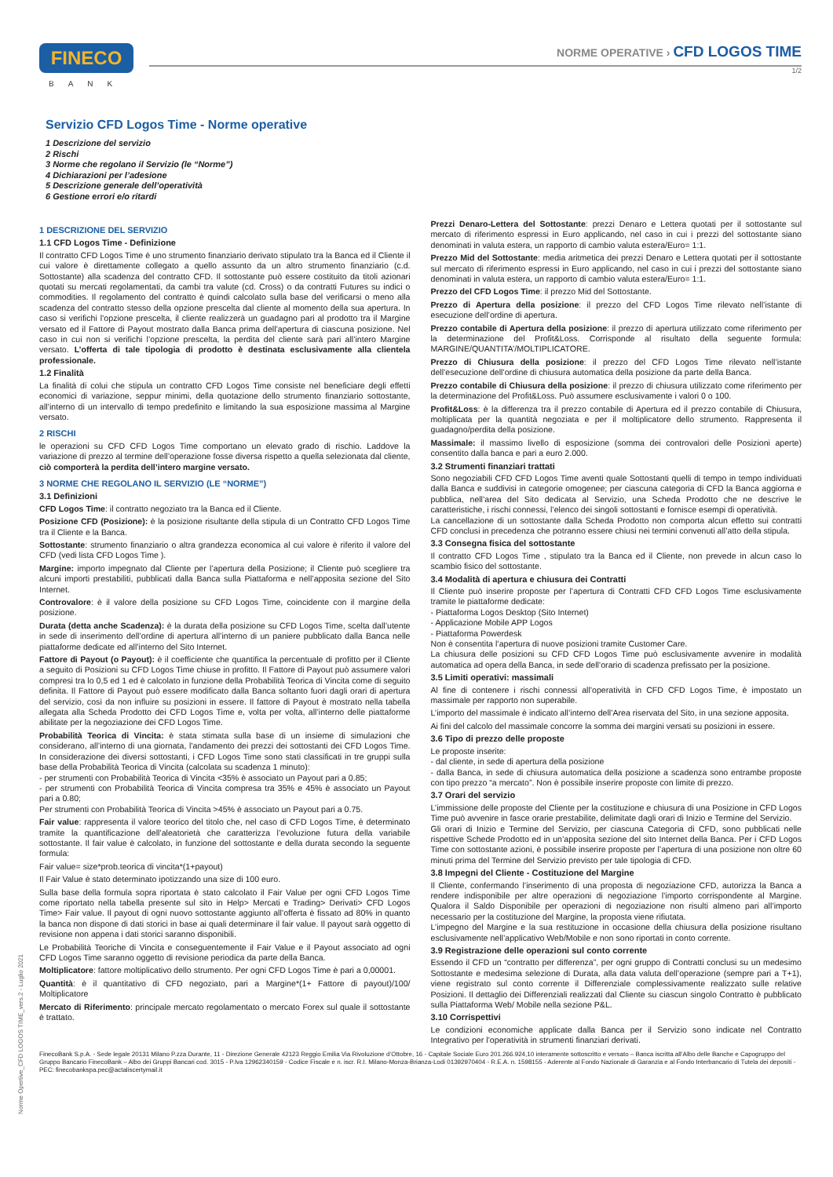FINECO
BANK
NORME OPERATIVE › CFD LOGOS TIME
1/2
Servizio CFD Logos Time - Norme operative
1 Descrizione del servizio
2 Rischi
3 Norme che regolano il Servizio (le “Norme”)
4 Dichiarazioni per l’adesione
5 Descrizione generale dell’operatività
6 Gestione errori e/o ritardi
1 DESCRIZIONE DEL SERVIZIO
1.1 CFD Logos Time - Definizione
Il contratto CFD Logos Time è uno strumento finanziario derivato stipulato tra la Banca ed il Cliente il cui valore è direttamente collegato a quello assunto da un altro strumento finanziario (c.d. Sottostante) alla scadenza del contratto CFD. Il sottostante può essere costituito da titoli azionari quotati su mercati regolamentati, da cambi tra valute (cd. Cross) o da contratti Futures su indici o commodities. Il regolamento del contratto è quindi calcolato sulla base del verificarsi o meno alla scadenza del contratto stesso della opzione prescelta dal cliente al momento della sua apertura. In caso si verifichi l’opzione prescelta, il cliente realizzerà un guadagno pari al prodotto tra il Margine versato ed il Fattore di Payout mostrato dalla Banca prima dell’apertura di ciascuna posizione. Nel caso in cui non si verifichi l’opzione prescelta, la perdita del cliente sarà pari all’intero Margine versato. L’offerta di tale tipologia di prodotto è destinata esclusivamente alla clientela professionale.
1.2 Finalità
La finalità di colui che stipula un contratto CFD Logos Time consiste nel beneficiare degli effetti economici di variazione, seppur minimi, della quotazione dello strumento finanziario sottostante, all’interno di un intervallo di tempo predefinito e limitando la sua esposizione massima al Margine versato.
2 RISCHI
le operazioni su CFD CFD Logos Time comportano un elevato grado di rischio. Laddove la variazione di prezzo al termine dell’operazione fosse diversa rispetto a quella selezionata dal cliente, ciò comporterà la perdita dell’intero margine versato.
3 NORME CHE REGOLANO IL SERVIZIO (LE “NORME”)
3.1 Definizioni
CFD Logos Time: il contratto negoziato tra la Banca ed il Cliente.
Posizione CFD (Posizione): è la posizione risultante della stipula di un Contratto CFD Logos Time tra il Cliente e la Banca.
Sottostante: strumento finanziario o altra grandezza economica al cui valore è riferito il valore del CFD (vedi lista CFD Logos Time ).
Margine: importo impegnato dal Cliente per l’apertura della Posizione; il Cliente può scegliere tra alcuni importi prestabiliti, pubblicati dalla Banca sulla Piattaforma e nell’apposita sezione del Sito Internet.
Controvalore: è il valore della posizione su CFD Logos Time, coincidente con il margine della posizione.
Durata (detta anche Scadenza): è la durata della posizione su CFD Logos Time, scelta dall’utente in sede di inserimento dell’ordine di apertura all’interno di un paniere pubblicato dalla Banca nelle piattaforme dedicate ed all’interno del Sito Internet.
Fattore di Payout (o Payout): è il coefficiente che quantifica la percentuale di profitto per il Cliente a seguito di Posizioni su CFD Logos Time chiuse in profitto. Il Fattore di Payout può assumere valori compresi tra lo 0,5 ed 1 ed è calcolato in funzione della Probabilità Teorica di Vincita come di seguito definita. Il Fattore di Payout può essere modificato dalla Banca soltanto fuori dagli orari di apertura del servizio, così da non influire su posizioni in essere. Il fattore di Payout è mostrato nella tabella allegata alla Scheda Prodotto dei CFD Logos Time e, volta per volta, all’interno delle piattaforme abilitate per la negoziazione dei CFD Logos Time.
Probabilità Teorica di Vincita: è stata stimata sulla base di un insieme di simulazioni che considerano, all’interno di una giornata, l’andamento dei prezzi dei sottostanti dei CFD Logos Time. In considerazione dei diversi sottostanti, i CFD Logos Time sono stati classificati in tre gruppi sulla base della Probabilità Teorica di Vincita (calcolata su scadenza 1 minuto):
- per strumenti con Probabilità Teorica di Vincita <35% è associato un Payout pari a 0.85;
- per strumenti con Probabilità Teorica di Vincita compresa tra 35% e 45% è associato un Payout pari a 0.80;
Per strumenti con Probabilità Teorica di Vincita >45% è associato un Payout pari a 0.75.
Fair value: rappresenta il valore teorico del titolo che, nel caso di CFD Logos Time, è determinato tramite la quantificazione dell’aleatorietà che caratterizza l’evoluzione futura della variabile sottostante. Il fair value è calcolato, in funzione del sottostante e della durata secondo la seguente formula:
Fair value= size*prob.teorica di vincita*(1+payout)
Il Fair Value è stato determinato ipotizzando una size di 100 euro.
Sulla base della formula sopra riportata è stato calcolato il Fair Value per ogni CFD Logos Time come riportato nella tabella presente sul sito in Help> Mercati e Trading> Derivati> CFD Logos Time> Fair value. Il payout di ogni nuovo sottostante aggiunto all’offerta è fissato ad 80% in quanto la banca non dispone di dati storici in base ai quali determinare il fair value. Il payout sarà oggetto di revisione non appena i dati storici saranno disponibili.
Le Probabilità Teoriche di Vincita e conseguentemente il Fair Value e il Payout associato ad ogni CFD Logos Time saranno oggetto di revisione periodica da parte della Banca.
Moltiplicatore: fattore moltiplicativo dello strumento. Per ogni CFD Logos Time è pari a 0,00001.
Quantità: è il quantitativo di CFD negoziato, pari a Margine*(1+ Fattore di payout)/100/ Moltiplicatore
Mercato di Riferimento: principale mercato regolamentato o mercato Forex sul quale il sottostante è trattato.
Prezzi Denaro-Lettera del Sottostante: prezzi Denaro e Lettera quotati per il sottostante sul mercato di riferimento espressi in Euro applicando, nel caso in cui i prezzi del sottostante siano denominati in valuta estera, un rapporto di cambio valuta estera/Euro= 1:1.
Prezzo Mid del Sottostante: media aritmetica dei prezzi Denaro e Lettera quotati per il sottostante sul mercato di riferimento espressi in Euro applicando, nel caso in cui i prezzi del sottostante siano denominati in valuta estera, un rapporto di cambio valuta estera/Euro= 1:1.
Prezzo del CFD Logos Time: il prezzo Mid del Sottostante.
Prezzo di Apertura della posizione: il prezzo del CFD Logos Time rilevato nell’istante di esecuzione dell’ordine di apertura.
Prezzo contabile di Apertura della posizione: il prezzo di apertura utilizzato come riferimento per la determinazione del Profit&Loss. Corrisponde al risultato della seguente formula: MARGINE/QUANTITA’/MOLTIPLICATORE.
Prezzo di Chiusura della posizione: il prezzo del CFD Logos Time rilevato nell’istante dell’esecuzione dell’ordine di chiusura automatica della posizione da parte della Banca.
Prezzo contabile di Chiusura della posizione: il prezzo di chiusura utilizzato come riferimento per la determinazione del Profit&Loss. Può assumere esclusivamente i valori 0 o 100.
Profit&Loss: è la differenza tra il prezzo contabile di Apertura ed il prezzo contabile di Chiusura, moltiplicata per la quantità negoziata e per il moltiplicatore dello strumento. Rappresenta il guadagno/perdita della posizione.
Massimale: il massimo livello di esposizione (somma dei controvalori delle Posizioni aperte) consentito dalla banca e pari a euro 2.000.
3.2 Strumenti finanziari trattati
Sono negoziabili CFD CFD Logos Time aventi quale Sottostanti quelli di tempo in tempo individuati dalla Banca e suddivisi in categorie omogenee; per ciascuna categoria di CFD la Banca aggiorna e pubblica, nell’area del Sito dedicata al Servizio, una Scheda Prodotto che ne descrive le caratteristiche, i rischi connessi, l’elenco dei singoli sottostanti e fornisce esempi di operatività.
La cancellazione di un sottostante dalla Scheda Prodotto non comporta alcun effetto sui contratti CFD conclusi in precedenza che potranno essere chiusi nei termini convenuti all’atto della stipula.
3.3 Consegna fisica del sottostante
Il contratto CFD Logos Time , stipulato tra la Banca ed il Cliente, non prevede in alcun caso lo scambio fisico del sottostante.
3.4 Modalità di apertura e chiusura dei Contratti
Il Cliente può inserire proposte per l’apertura di Contratti CFD CFD Logos Time esclusivamente tramite le piattaforme dedicate:
- Piattaforma Logos Desktop (Sito Internet)
- Applicazione Mobile APP Logos
- Piattaforma Powerdesk
Non è consentita l’apertura di nuove posizioni tramite Customer Care.
La chiusura delle posizioni su CFD CFD Logos Time può esclusivamente avvenire in modalità automatica ad opera della Banca, in sede dell’orario di scadenza prefissato per la posizione.
3.5 Limiti operativi: massimali
Al fine di contenere i rischi connessi all’operatività in CFD CFD Logos Time, è impostato un massimale per rapporto non superabile.
L’importo del massimale è indicato all’interno dell’Area riservata del Sito, in una sezione apposita.
Ai fini del calcolo del massimale concorre la somma dei margini versati su posizioni in essere.
3.6 Tipo di prezzo delle proposte
Le proposte inserite:
- dal cliente, in sede di apertura della posizione
- dalla Banca, in sede di chiusura automatica della posizione a scadenza sono entrambe proposte con tipo prezzo “a mercato”. Non è possibile inserire proposte con limite di prezzo.
3.7 Orari del servizio
L’immissione delle proposte del Cliente per la costituzione e chiusura di una Posizione in CFD Logos Time può avvenire in fasce orarie prestabilite, delimitate dagli orari di Inizio e Termine del Servizio.
Gli orari di Inizio e Termine del Servizio, per ciascuna Categoria di CFD, sono pubblicati nelle rispettive Schede Prodotto ed in un’apposita sezione del sito Internet della Banca. Per i CFD Logos Time con sottostante azioni, è possibile inserire proposte per l’apertura di una posizione non oltre 60 minuti prima del Termine del Servizio previsto per tale tipologia di CFD.
3.8 Impegni del Cliente - Costituzione del Margine
Il Cliente, confermando l’inserimento di una proposta di negoziazione CFD, autorizza la Banca a rendere indisponibile per altre operazioni di negoziazione l’importo corrispondente al Margine. Qualora il Saldo Disponibile per operazioni di negoziazione non risulti almeno pari all’importo necessario per la costituzione del Margine, la proposta viene rifiutata.
L’impegno del Margine e la sua restituzione in occasione della chiusura della posizione risultano esclusivamente nell’applicativo Web/Mobile e non sono riportati in conto corrente.
3.9 Registrazione delle operazioni sul conto corrente
Essendo il CFD un “contratto per differenza”, per ogni gruppo di Contratti conclusi su un medesimo Sottostante e medesima selezione di Durata, alla data valuta dell’operazione (sempre pari a T+1), viene registrato sul conto corrente il Differenziale complessivamente realizzato sulle relative Posizioni. Il dettaglio dei Differenziali realizzati dal Cliente su ciascun singolo Contratto è pubblicato sulla Piattaforma Web/ Mobile nella sezione P&L.
3.10 Corrispettivi
Le condizioni economiche applicate dalla Banca per il Servizio sono indicate nel Contratto Integrativo per l’operatività in strumenti finanziari derivati.
FinecoBank S.p.A. - Sede legale 20131 Milano P.zza Durante, 11 - Direzione Generale 42123 Reggio Emilia Via Rivoluzione d’Ottobre, 16 - Capitale Sociale Euro 201.266.924,10 interamente sottoscritto e versato – Banca iscritta all’Albo delle Banche e Capogruppo del Gruppo Bancario FinecoBank – Albo dei Gruppi Bancari cod. 3015 - P.Iva 12962340159 - Codice Fiscale e n. iscr. R.I. Milano-Monza-Brianza-Lodi 01392970404 - R.E.A. n. 1598155 - Aderente al Fondo Nazionale di Garanzia e al Fondo Interbancario di Tutela dei depositi - PEC: finecobankspa.pec@actaliscertymail.it
Norme Opertive_CFD LOGOS TIME_vers.2 - Luglio 2021